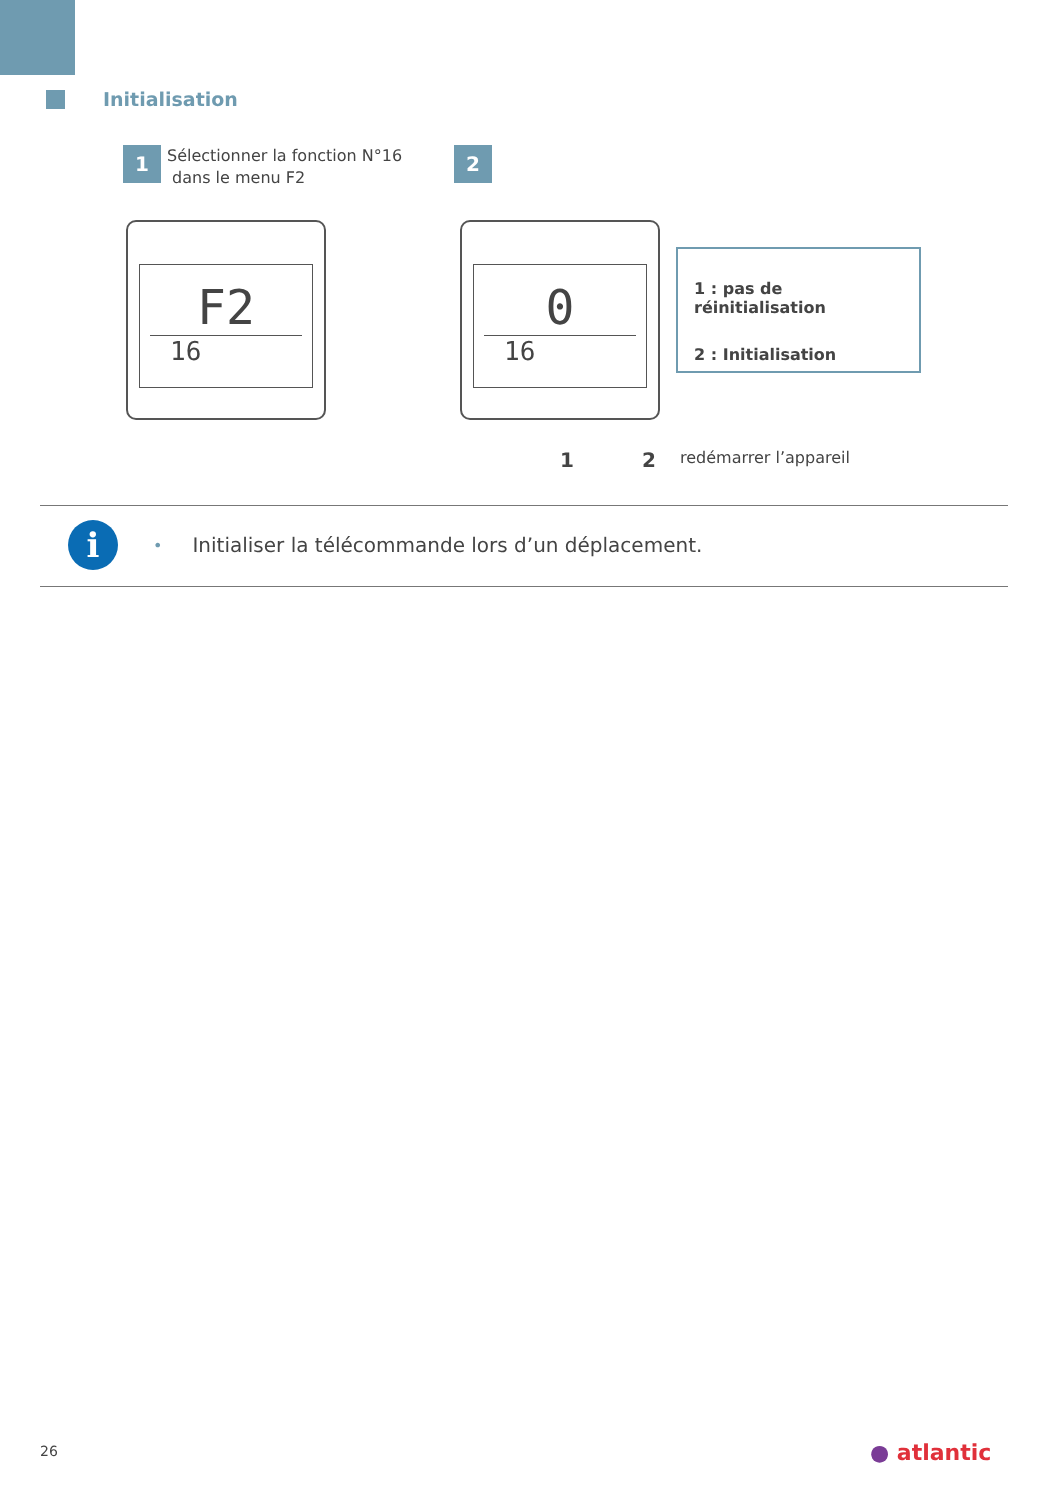Initialisation
1
Sélectionner la fonction N°16
dans le menu F2
2
F2
16
0
16
1 : pas de réinitialisation
2 : Initialisation
1 2 redémarrer l’appareil
i
• Initialiser la télécommande lors d’un déplacement.
26 ● atlantic